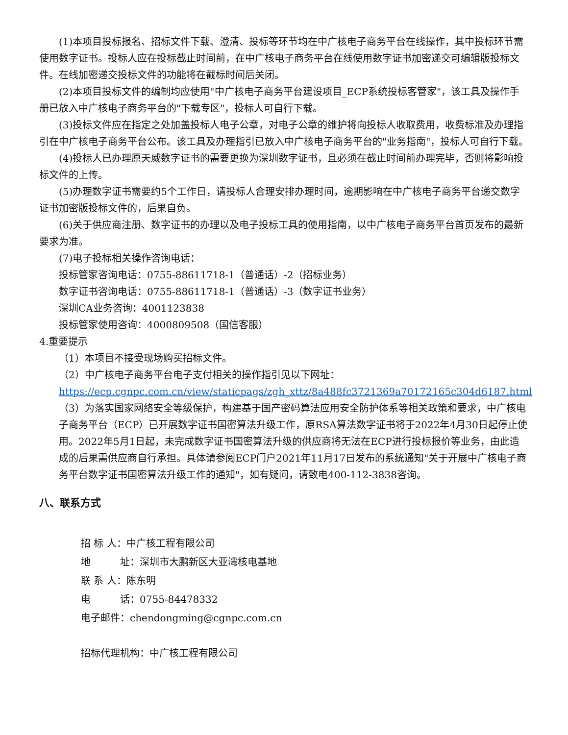(1)本项目投标报名、招标文件下载、澄清、投标等环节均在中广核电子商务平台在线操作，其中投标环节需使用数字证书。投标人应在投标截止时间前，在中广核电子商务平台在线使用数字证书加密递交可编辑版投标文件。在线加密递交投标文件的功能将在截标时间后关闭。
(2)本项目投标文件的编制均应使用"中广核电子商务平台建设项目_ECP系统投标客管家"，该工具及操作手册已放入中广核电子商务平台的"下载专区"，投标人可自行下载。
(3)投标文件应在指定之处加盖投标人电子公章，对电子公章的维护将向投标人收取费用，收费标准及办理指引在中广核电子商务平台公布。该工具及办理指引已放入中广核电子商务平台的"业务指南"，投标人可自行下载。
(4)投标人已办理原天威数字证书的需要更换为深圳数字证书，且必须在截止时间前办理完毕，否则将影响投标文件的上传。
(5)办理数字证书需要约5个工作日，请投标人合理安排办理时间，逾期影响在中广核电子商务平台递交数字证书加密版投标文件的，后果自负。
(6)关于供应商注册、数字证书的办理以及电子投标工具的使用指南，以中广核电子商务平台首页发布的最新要求为准。
(7)电子投标相关操作咨询电话：
投标管家咨询电话：0755-88611718-1（普通话）-2（招标业务）
数字证书咨询电话：0755-88611718-1（普通话）-3（数字证书业务）
深圳CA业务咨询：4001123838
投标管家使用咨询：4000809508（国信客服）
4.重要提示
（1）本项目不接受现场购买招标文件。
（2）中广核电子商务平台电子支付相关的操作指引见以下网址：https://ecp.cgnpc.com.cn/view/staticpags/zgh_xttz/8a488fc3721369a70172165c304d6187.html
（3）为落实国家网络安全等级保护，构建基于国产密码算法应用安全防护体系等相关政策和要求，中广核电子商务平台（ECP）已开展数字证书国密算法升级工作，原RSA算法数字证书将于2022年4月30日起停止使用。2022年5月1日起，未完成数字证书国密算法升级的供应商将无法在ECP进行投标报价等业务，由此造成的后果需供应商自行承担。具体请参阅ECP门户2021年11月17日发布的系统通知"关于开展中广核电子商务平台数字证书国密算法升级工作的通知"，如有疑问，请致电400-112-3838咨询。
八、联系方式
招 标 人：中广核工程有限公司
地　　　址：深圳市大鹏新区大亚湾核电基地
联 系 人：陈东明
电　　　话：0755-84478332
电子邮件：chendongming@cgnpc.com.cn
招标代理机构：中广核工程有限公司